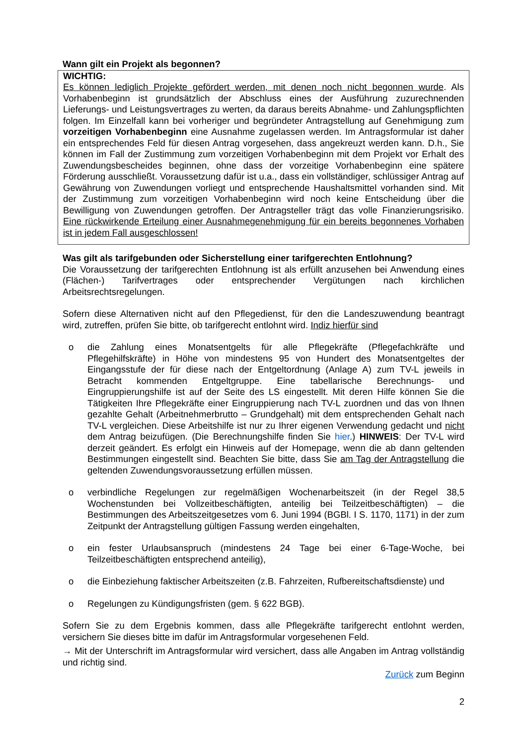Wann gilt ein Projekt als begonnen?
WICHTIG:
Es können lediglich Projekte gefördert werden, mit denen noch nicht begonnen wurde. Als Vorhabenbeginn ist grundsätzlich der Abschluss eines der Ausführung zuzurechnenden Lieferungs- und Leistungsvertrages zu werten, da daraus bereits Abnahme- und Zahlungspflichten folgen. Im Einzelfall kann bei vorheriger und begründeter Antragstellung auf Genehmigung zum vorzeitigen Vorhabenbeginn eine Ausnahme zugelassen werden. Im Antragsformular ist daher ein entsprechendes Feld für diesen Antrag vorgesehen, dass angekreuzt werden kann. D.h., Sie können im Fall der Zustimmung zum vorzeitigen Vorhabenbeginn mit dem Projekt vor Erhalt des Zuwendungsbescheides beginnen, ohne dass der vorzeitige Vorhabenbeginn eine spätere Förderung ausschließt. Voraussetzung dafür ist u.a., dass ein vollständiger, schlüssiger Antrag auf Gewährung von Zuwendungen vorliegt und entsprechende Haushaltsmittel vorhanden sind. Mit der Zustimmung zum vorzeitigen Vorhabenbeginn wird noch keine Entscheidung über die Bewilligung von Zuwendungen getroffen. Der Antragsteller trägt das volle Finanzierungsrisiko. Eine rückwirkende Erteilung einer Ausnahmegenehmigung für ein bereits begonnenes Vorhaben ist in jedem Fall ausgeschlossen!
Was gilt als tarifgebunden oder Sicherstellung einer tarifgerechten Entlohnung?
Die Voraussetzung der tarifgerechten Entlohnung ist als erfüllt anzusehen bei Anwendung eines (Flächen-) Tarifvertrages oder entsprechender Vergütungen nach kirchlichen Arbeitsrechtsregelungen.
Sofern diese Alternativen nicht auf den Pflegedienst, für den die Landeszuwendung beantragt wird, zutreffen, prüfen Sie bitte, ob tarifgerecht entlohnt wird. Indiz hierfür sind
o die Zahlung eines Monatsentgelts für alle Pflegekräfte (Pflegefachkräfte und Pflegehilfskräfte) in Höhe von mindestens 95 von Hundert des Monatsentgeltes der Eingangsstufe der für diese nach der Entgeltordnung (Anlage A) zum TV-L jeweils in Betracht kommenden Entgeltgruppe. Eine tabellarische Berechnungs- und Eingruppierungshilfe ist auf der Seite des LS eingestellt. Mit deren Hilfe können Sie die Tätigkeiten Ihre Pflegekräfte einer Eingruppierung nach TV-L zuordnen und das von Ihnen gezahlte Gehalt (Arbeitnehmerbrutto – Grundgehalt) mit dem entsprechenden Gehalt nach TV-L vergleichen. Diese Arbeitshilfe ist nur zu Ihrer eigenen Verwendung gedacht und nicht dem Antrag beizufügen. (Die Berechnungshilfe finden Sie hier.) HINWEIS: Der TV-L wird derzeit geändert. Es erfolgt ein Hinweis auf der Homepage, wenn die ab dann geltenden Bestimmungen eingestellt sind. Beachten Sie bitte, dass Sie am Tag der Antragstellung die geltenden Zuwendungsvoraussetzung erfüllen müssen.
o verbindliche Regelungen zur regelmäßigen Wochenarbeitszeit (in der Regel 38,5 Wochenstunden bei Vollzeitbeschäftigten, anteilig bei Teilzeitbeschäftigten) – die Bestimmungen des Arbeitszeitgesetzes vom 6. Juni 1994 (BGBl. I S. 1170, 1171) in der zum Zeitpunkt der Antragstellung gültigen Fassung werden eingehalten,
o ein fester Urlaubsanspruch (mindestens 24 Tage bei einer 6-Tage-Woche, bei Teilzeitbeschäftigten entsprechend anteilig),
o die Einbeziehung faktischer Arbeitszeiten (z.B. Fahrzeiten, Rufbereitschaftsdienste) und
o Regelungen zu Kündigungsfristen (gem. § 622 BGB).
Sofern Sie zu dem Ergebnis kommen, dass alle Pflegekräfte tarifgerecht entlohnt werden, versichern Sie dieses bitte im dafür im Antragsformular vorgesehenen Feld.
→ Mit der Unterschrift im Antragsformular wird versichert, dass alle Angaben im Antrag vollständig und richtig sind.
Zurück zum Beginn
2